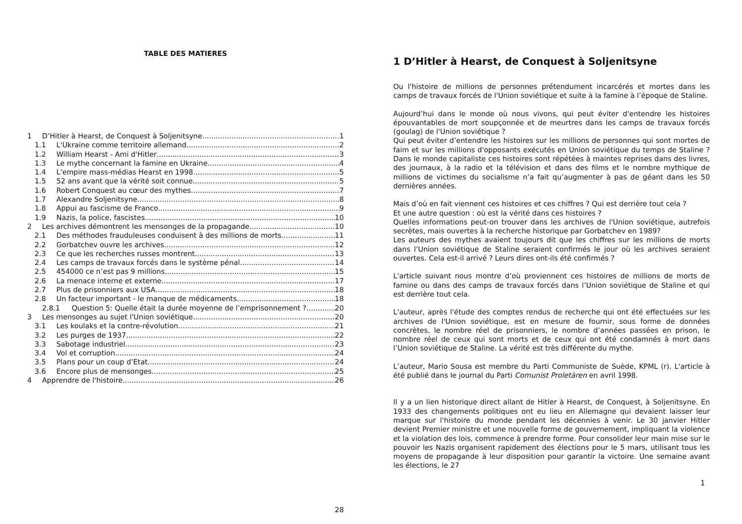TABLE DES MATIERES
1 D’Hitler à Hearst, de Conquest à Soljenitsyne 1
1.1 L'Ukraine comme territoire allemand 2
1.2 William Hearst - Ami d'Hitler 3
1.3 Le mythe concernant la famine en Ukraine 4
1.4 L'empire mass-médias Hearst en 1998 5
1.5 52 ans avant que la vérité soit connue 5
1.6 Robert Conquest au cœur des mythes 7
1.7 Alexandre Soljenitsyne 8
1.8 Appui au fascisme de Franco 9
1.9 Nazis, la police, fascistes 10
2 Les archives démontrent les mensonges de la propagande 10
2.1 Des méthodes frauduleuses conduisent à des millions de morts 11
2.2 Gorbatchev ouvre les archives 12
2.3 Ce que les recherches russes montrent 13
2.4 Les camps de travaux forcés dans le système pénal 14
2.5 454000 ce n’est pas 9 millions 15
2.6 La menace interne et externe 17
2.7 Plus de prisonniers aux USA 18
2.8 Un facteur important - le manque de médicaments 18
2.8.1 Question 5: Quelle était la durée moyenne de l’emprisonnement ? 20
3 Les mensonges au sujet l'Union soviétique 20
3.1 Les koulaks et la contre-révolution 21
3.2 Les purges de 1937 22
3.3 Sabotage industriel 23
3.4 Vol et corruption 24
3.5 Plans pour un coup d’Etat 24
3.6 Encore plus de mensonges 25
4 Apprendre de l'histoire 26
28
1 D’Hitler à Hearst, de Conquest à Soljenitsyne
Ou l'histoire de millions de personnes prétendument incarcérés et mortes dans les camps de travaux forcés de l'Union soviétique et suite à la famine à l’époque de Staline.
Aujourd’hui dans le monde où nous vivons, qui peut éviter d'entendre les histoires épouvantables de mort soupçonnée et de meurtres dans les camps de travaux forcés (goulag) de l'Union soviétique ?
Qui peut éviter d’entendre les histoires sur les millions de personnes qui sont mortes de faim et sur les millions d'opposants exécutés en Union soviétique du temps de Staline ? Dans le monde capitaliste ces histoires sont répétées à maintes reprises dans des livres, des journaux, à la radio et la télévision et dans des films et le nombre mythique de millions de victimes du socialisme n’a fait qu’augmenter à pas de géant dans les 50 dernières années.
Mais d’où en fait viennent ces histoires et ces chiffres ? Qui est derrière tout cela ?
Et une autre question : où est la vérité dans ces histoires ?
Quelles informations peut-on trouver dans les archives de l'Union soviétique, autrefois secrètes, mais ouvertes à la recherche historique par Gorbatchev en 1989?
Les auteurs des mythes avaient toujours dit que les chiffres sur les millions de morts dans l’Union soviétique de Staline seraient confirmés le jour où les archives seraient ouvertes. Cela est-il arrivé ? Leurs dires ont-ils été confirmés ?
L'article suivant nous montre d’où proviennent ces histoires de millions de morts de famine ou dans des camps de travaux forcés dans l’Union soviétique de Staline et qui est derrière tout cela.
L'auteur, après l'étude des comptes rendus de recherche qui ont été effectuées sur les archives de l'Union soviétique, est en mesure de fournir, sous forme de données concrètes, le nombre réel de prisonniers, le nombre d’années passées en prison, le nombre réel de ceux qui sont morts et de ceux qui ont été condamnés à mort dans l’Union soviétique de Staline. La vérité est très différente du mythe.
L’auteur, Mario Sousa est membre du Parti Communiste de Suède, KPML (r). L'article à été publié dans le journal du Parti Comunist Proletären en avril 1998.
Il y a un lien historique direct allant de Hitler à Hearst, de Conquest, à Soljenitsyne. En 1933 des changements politiques ont eu lieu en Allemagne qui devaient laisser leur marque sur l'histoire du monde pendant les décennies à venir. Le 30 janvier Hitler devient Premier ministre et une nouvelle forme de gouvernement, impliquant la violence et la violation des lois, commence à prendre forme. Pour consolider leur main mise sur le pouvoir les Nazis organisent rapidement des élections pour le 5 mars, utilisant tous les moyens de propagande à leur disposition pour garantir la victoire. Une semaine avant les élections, le 27
1